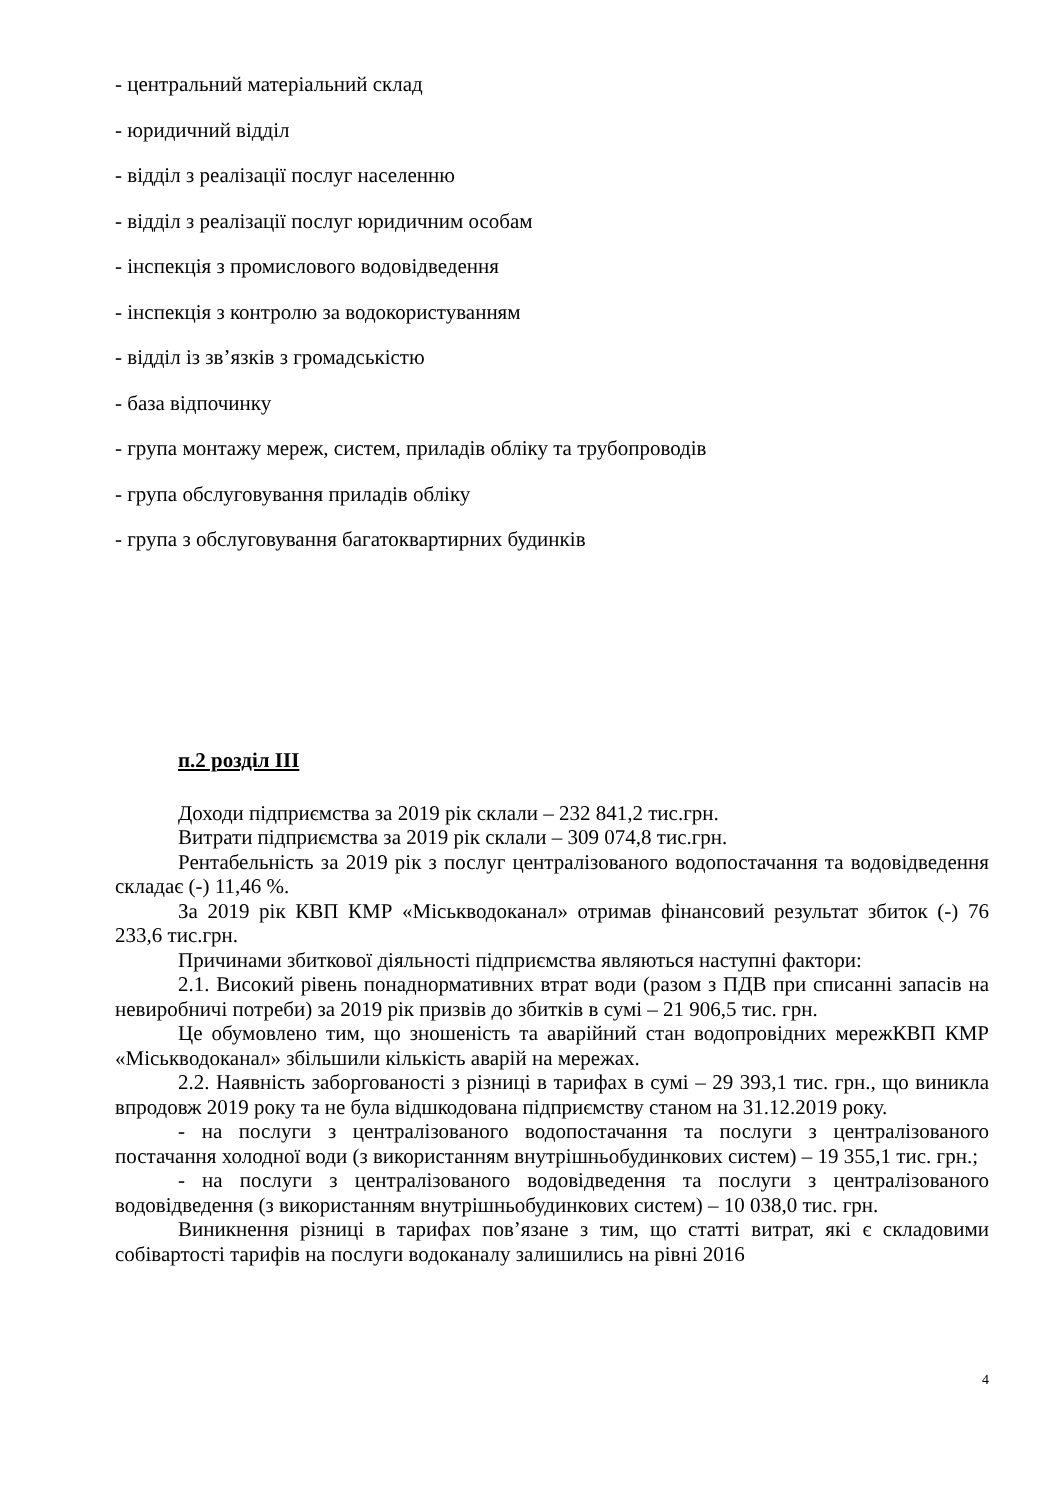- центральний матеріальний склад
- юридичний відділ
- відділ з реалізації послуг населенню
- відділ з реалізації послуг юридичним особам
- інспекція з промислового водовідведення
- інспекція з контролю за водокористуванням
- відділ із зв’язків з громадськістю
- база відпочинку
- група монтажу мереж, систем, приладів обліку та трубопроводів
- група обслуговування приладів обліку
- група з обслуговування багатоквартирних будинків
п.2 розділ ІІІ
Доходи підприємства за 2019 рік склали – 232 841,2 тис.грн.
Витрати підприємства за 2019 рік склали – 309 074,8 тис.грн.
Рентабельність за 2019 рік з послуг централізованого водопостачання та водовідведення складає (-) 11,46 %.
За 2019 рік КВП КМР «Міськводоканал» отримав фінансовий результат збиток (-) 76 233,6 тис.грн.
Причинами збиткової діяльності підприємства являються наступні фактори:
2.1. Високий рівень понаднормативних втрат води (разом з ПДВ при списанні запасів на невиробничі потреби) за 2019 рік призвів до збитків в сумі – 21 906,5 тис. грн.
Це обумовлено тим, що зношеність та аварійний стан водопровідних мережКВП КМР «Міськводоканал» збільшили кількість аварій на мережах.
2.2. Наявність заборгованості з різниці в тарифах в сумі – 29 393,1 тис. грн., що виникла впродовж 2019 року та не була відшкодована підприємству станом на 31.12.2019 року.
- на послуги з централізованого водопостачання та послуги з централізованого постачання холодної води (з використанням внутрішньобудинкових систем) – 19 355,1 тис. грн.;
- на послуги з централізованого водовідведення та послуги з централізованого водовідведення (з використанням внутрішньобудинкових систем) – 10 038,0 тис. грн.
Виникнення різниці в тарифах пов’язане з тим, що статті витрат, які є складовими собівартості тарифів на послуги водоканалу залишились на рівні 2016
4